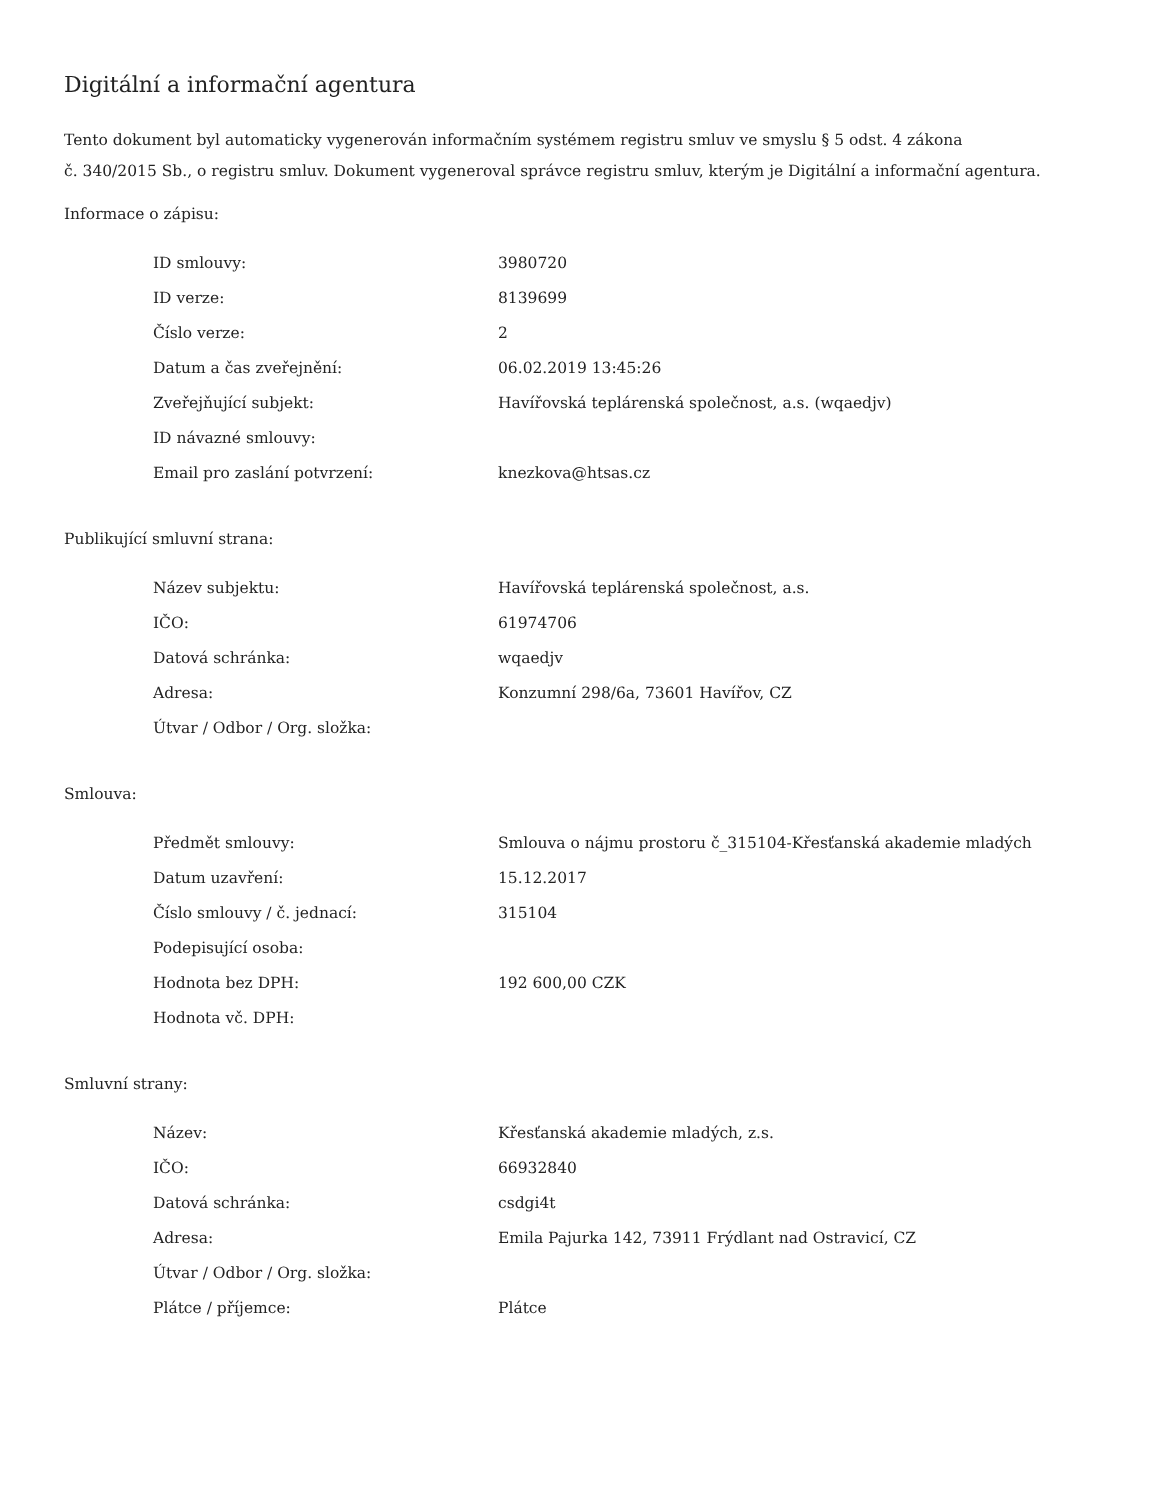Digitální a informační agentura
Tento dokument byl automaticky vygenerován informačním systémem registru smluv ve smyslu § 5 odst. 4 zákona
č. 340/2015 Sb., o registru smluv. Dokument vygeneroval správce registru smluv, kterým je Digitální a informační agentura.
Informace o zápisu:
| ID smlouvy: | 3980720 |
| ID verze: | 8139699 |
| Číslo verze: | 2 |
| Datum a čas zveřejnění: | 06.02.2019 13:45:26 |
| Zveřejňující subjekt: | Havířovská teplárenská společnost, a.s. (wqaedjv) |
| ID návazné smlouvy: | |
| Email pro zaslání potvrzení: | knezkova@htsas.cz |
Publikující smluvní strana:
| Název subjektu: | Havířovská teplárenská společnost, a.s. |
| IČO: | 61974706 |
| Datová schránka: | wqaedjv |
| Adresa: | Konzumní 298/6a, 73601 Havířov, CZ |
| Útvar / Odbor / Org. složka: | |
Smlouva:
| Předmět smlouvy: | Smlouva o nájmu prostoru č_315104-Křesťanská akademie mladých |
| Datum uzavření: | 15.12.2017 |
| Číslo smlouvy / č. jednací: | 315104 |
| Podepisující osoba: | |
| Hodnota bez DPH: | 192 600,00 CZK |
| Hodnota vč. DPH: | |
Smluvní strany:
| Název: | Křesťanská akademie mladých, z.s. |
| IČO: | 66932840 |
| Datová schránka: | csdgi4t |
| Adresa: | Emila Pajurka 142, 73911 Frýdlant nad Ostravicí, CZ |
| Útvar / Odbor / Org. složka: | |
| Plátce / příjemce: | Plátce |